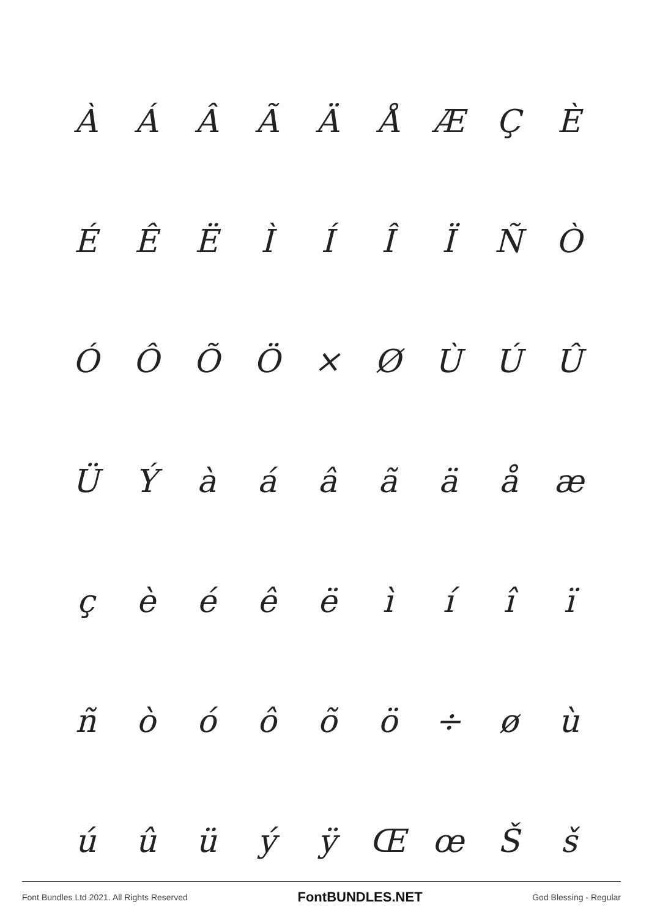À Á Â Ã Ä Å Æ Ç È
É Ê Ë Ì Í Î Ï Ñ Ò
Ó Ô Õ Ö × Ø Ù Ú Û
Ü Ý à á â ã ä å æ
ç è é ê ë ì í î ï
ñ ò ó ô õ ö ÷ ø ù
ú û ü ý ÿ Œ œ Š š
Font Bundles Ltd 2021. All Rights Reserved FontBUNDLES.NET God Blessing - Regular